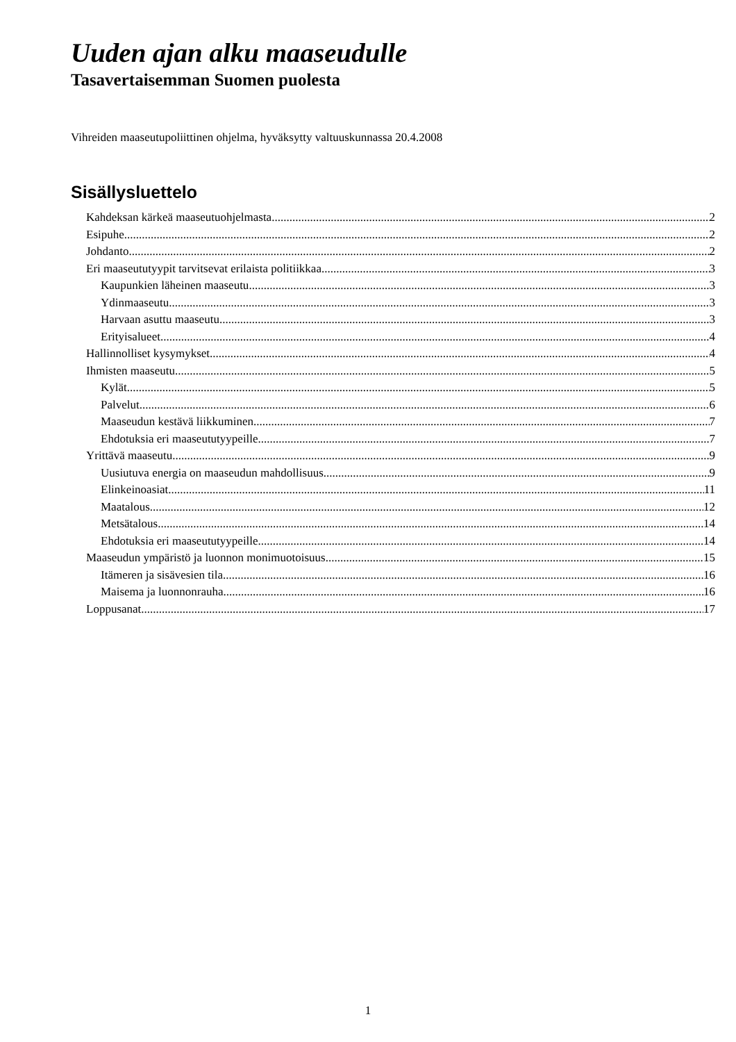Uuden ajan alku maaseudulle
Tasavertaisemman Suomen puolesta
Vihreiden maaseutupoliittinen ohjelma, hyväksytty valtuuskunnassa 20.4.2008
Sisällysluettelo
Kahdeksan kärkeä maaseutuohjelmasta 2
Esipuhe 2
Johdanto 2
Eri maaseututyypit tarvitsevat erilaista politiikkaa 3
Kaupunkien läheinen maaseutu 3
Ydinmaaseutu 3
Harvaan asuttu maaseutu 3
Erityisalueet 4
Hallinnolliset kysymykset 4
Ihmisten maaseutu 5
Kylät 5
Palvelut 6
Maaseudun kestävä liikkuminen 7
Ehdotuksia eri maaseututyypeille 7
Yrittävä maaseutu 9
Uusiutuva energia on maaseudun mahdollisuus 9
Elinkeinoasiat 11
Maatalous 12
Metsätalous 14
Ehdotuksia eri maaseututyypeille 14
Maaseudun ympäristö ja luonnon monimuotoisuus 15
Itämeren ja sisävesien tila 16
Maisema ja luonnonrauha 16
Loppusanat 17
1